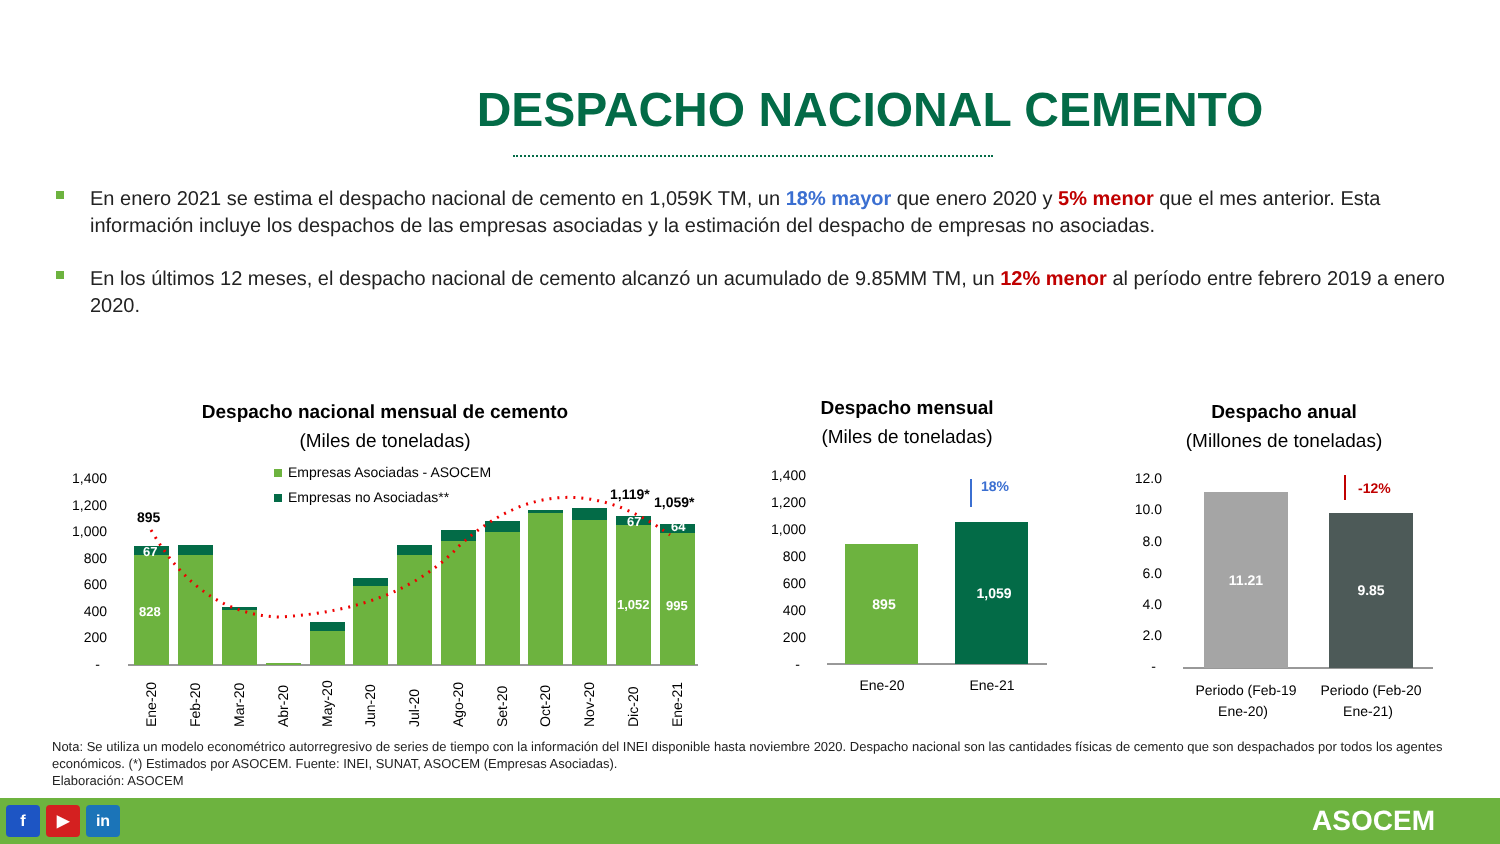DESPACHO NACIONAL CEMENTO
En enero 2021 se estima el despacho nacional de cemento en 1,059K TM, un 18% mayor que enero 2020 y 5% menor que el mes anterior. Esta información incluye los despachos de las empresas asociadas y la estimación del despacho de empresas no asociadas.
En los últimos 12 meses, el despacho nacional de cemento alcanzó un acumulado de 9.85MM TM, un 12% menor al período entre febrero 2019 a enero 2020.
Despacho nacional mensual de cemento
(Miles de toneladas)
1,400
1,200
1,000
800
600
400
200
-
Empresas Asociadas - ASOCEM
Empresas no Asociadas**
828
67
1,052
995
67
64
895
1,119*
1,059*
Ene-20
Feb-20
Mar-20
Abr-20
May-20
Jun-20
Jul-20
Ago-20
Set-20
Oct-20
Nov-20
Dic-20
Ene-21
Despacho mensual
(Miles de toneladas)
1,400
1,200
1,000
800
600
400
200
-
895
1,059
18%
Ene-20
Ene-21
Despacho anual
(Millones de toneladas)
12.0
10.0
8.0
6.0
4.0
2.0
-
11.21
9.85
-12%
Periodo (Feb-19
Ene-20)
Periodo (Feb-20
Ene-21)
Nota: Se utiliza un modelo econométrico autorregresivo de series de tiempo con la información del INEI disponible hasta noviembre 2020. Despacho nacional son las cantidades físicas de cemento que son despachados por todos los agentes económicos. (*) Estimados por ASOCEM. Fuente: INEI, SUNAT, ASOCEM (Empresas Asociadas).
Elaboración: ASOCEM
f ▶ in
ASOCEM